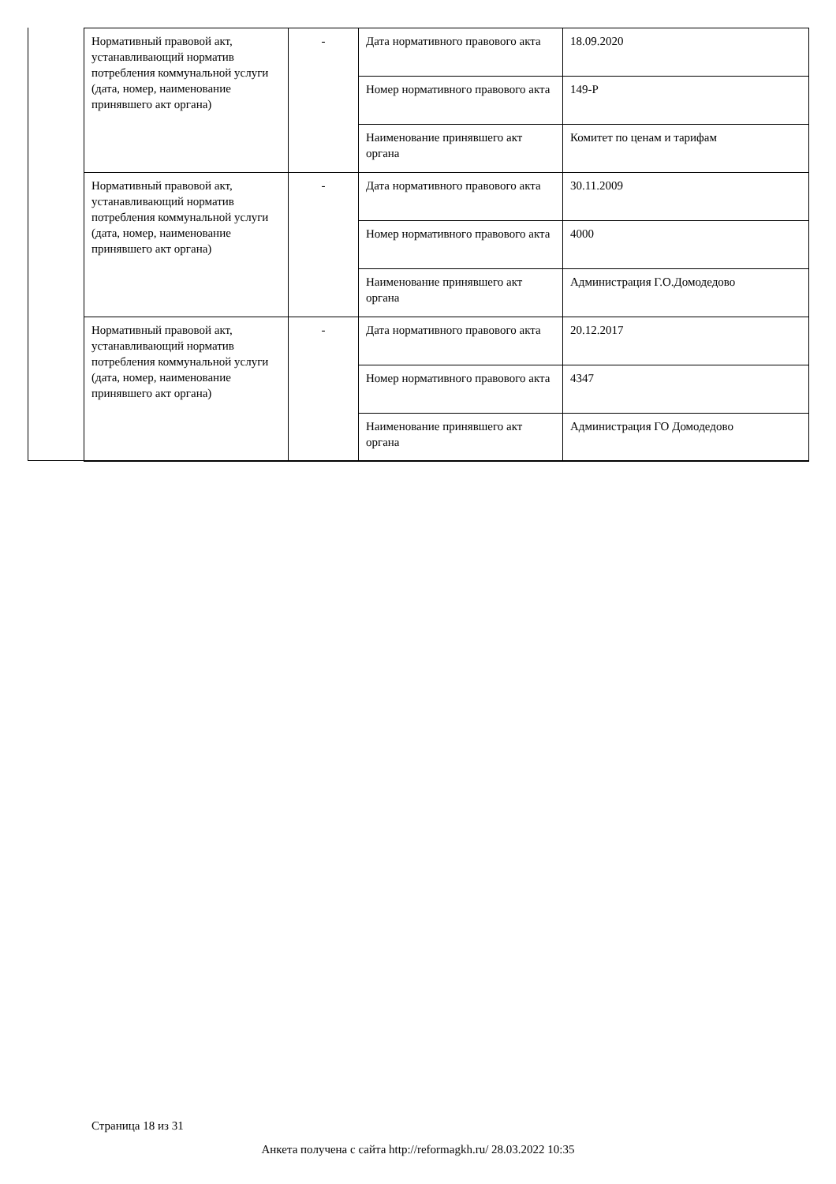| Нормативный правовой акт, устанавливающий норматив потребления коммунальной услуги (дата, номер, наименование принявшего акт органа) | - | Дата нормативного правового акта | 18.09.2020 |
| | | Номер нормативного правового акта | 149-Р |
| | | Наименование принявшего акт органа | Комитет по ценам и тарифам |
| Нормативный правовой акт, устанавливающий норматив потребления коммунальной услуги (дата, номер, наименование принявшего акт органа) | - | Дата нормативного правового акта | 30.11.2009 |
| | | Номер нормативного правового акта | 4000 |
| | | Наименование принявшего акт органа | Администрация Г.О.Домодедово |
| Нормативный правовой акт, устанавливающий норматив потребления коммунальной услуги (дата, номер, наименование принявшего акт органа) | - | Дата нормативного правового акта | 20.12.2017 |
| | | Номер нормативного правового акта | 4347 |
| | | Наименование принявшего акт органа | Администрация ГО Домодедово |
Страница 18 из 31
Анкета получена с сайта http://reformagkh.ru/ 28.03.2022 10:35